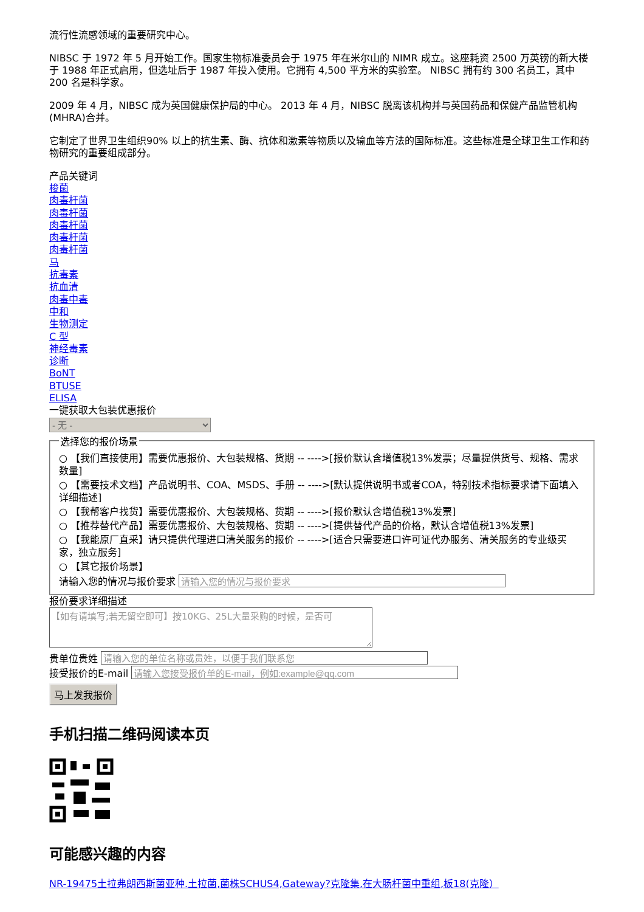流行性流感领域的重要研究中心。
NIBSC 于 1972 年 5 月开始工作。国家生物标准委员会于 1975 年在米尔山的 NIMR 成立。这座耗资 2500 万英镑的新大楼于 1988 年正式启用，但选址后于 1987 年投入使用。它拥有 4,500 平方米的实验室。 NIBSC 拥有约 300 名员工，其中 200 名是科学家。
2009 年 4 月，NIBSC 成为英国健康保护局的中心。 2013 年 4 月，NIBSC 脱离该机构并与英国药品和保健产品监管机构 (MHRA)合并。
它制定了世界卫生组织90% 以上的抗生素、酶、抗体和激素等物质以及输血等方法的国际标准。这些标准是全球卫生工作和药物研究的重要组成部分。
产品关键词
梭菌
肉毒杆菌
肉毒杆菌
肉毒杆菌
肉毒杆菌
肉毒杆菌
马
抗毒素
抗血清
肉毒中毒
中和
生物测定
C 型
神经毒素
诊断
BoNT
BTUSE
ELISA
一键获取大包装优惠报价
- 无 - 选择您的报价场景
○ 【我们直接使用】需要优惠报价、大包装规格、货期 -- ---->[报价默认含增值税13%发票；尽量提供货号、规格、需求数量]
○ 【需要技术文档】产品说明书、COA、MSDS、手册 -- ---->[默认提供说明书或者COA，特别技术指标要求请下面填入详细描述]
○ 【我帮客户找货】需要优惠报价、大包装规格、货期 -- ---->[报价默认含增值税13%发票]
○ 【推荐替代产品】需要优惠报价、大包装规格、货期 -- ---->[提供替代产品的价格，默认含增值税13%发票]
○ 【我能原厂直采】请只提供代理进口清关服务的报价 -- ---->[适合只需要进口许可证代办服务、清关服务的专业级买家，独立服务]
○ 【其它报价场景】
请输入您的情况与报价要求
报价要求详细描述
【如有请填写;若无留空即可】按10KG、25L大量采购的时候，是否可
贵单位贵姓
接受报价的E-mail
马上发我报价
手机扫描二维码阅读本页
可能感兴趣的内容
NR-19475土拉弗朗西斯菌亚种.土拉菌,菌株SCHUS4,Gateway?克隆集,在大肠杆菌中重组,板18(克隆）